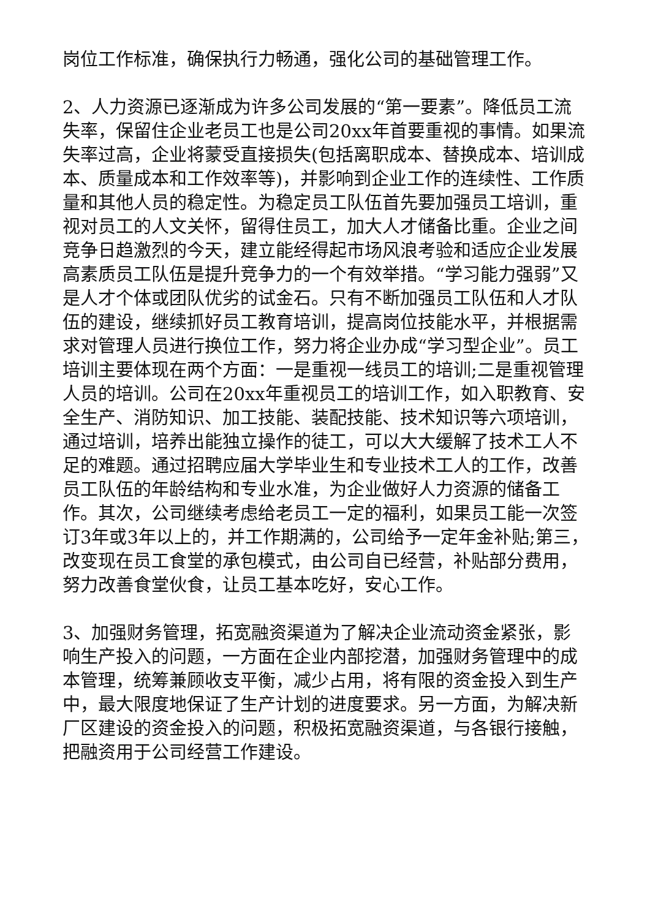岗位工作标准，确保执行力畅通，强化公司的基础管理工作。
2、人力资源已逐渐成为许多公司发展的“第一要素”。降低员工流失率，保留住企业老员工也是公司20xx年首要重视的事情。如果流失率过高，企业将蒙受直接损失(包括离职成本、替换成本、培训成本、质量成本和工作效率等)，并影响到企业工作的连续性、工作质量和其他人员的稳定性。为稳定员工队伍首先要加强员工培训，重视对员工的人文关怀，留得住员工，加大人才储备比重。企业之间竞争日趋激烈的今天，建立能经得起市场风浪考验和适应企业发展高素质员工队伍是提升竞争力的一个有效举措。“学习能力强弱”又是人才个体或团队优劣的试金石。只有不断加强员工队伍和人才队伍的建设，继续抓好员工教育培训，提高岗位技能水平，并根据需求对管理人员进行换位工作，努力将企业办成“学习型企业”。员工培训主要体现在两个方面：一是重视一线员工的培训;二是重视管理人员的培训。公司在20xx年重视员工的培训工作，如入职教育、安全生产、消防知识、加工技能、装配技能、技术知识等六项培训，通过培训，培养出能独立操作的徒工，可以大大缓解了技术工人不足的难题。通过招聘应届大学毕业生和专业技术工人的工作，改善员工队伍的年龄结构和专业水准，为企业做好人力资源的储备工作。其次，公司继续考虑给老员工一定的福利，如果员工能一次签订3年或3年以上的，并工作期满的，公司给予一定年金补贴;第三，改变现在员工食堂的承包模式，由公司自已经营，补贴部分费用，努力改善食堂伙食，让员工基本吃好，安心工作。
3、加强财务管理，拓宽融资渠道为了解决企业流动资金紧张，影响生产投入的问题，一方面在企业内部挖潜，加强财务管理中的成本管理，统筹兼顾收支平衡，减少占用，将有限的资金投入到生产中，最大限度地保证了生产计划的进度要求。另一方面，为解决新厂区建设的资金投入的问题，积极拓宽融资渠道，与各银行接触，把融资用于公司经营工作建设。